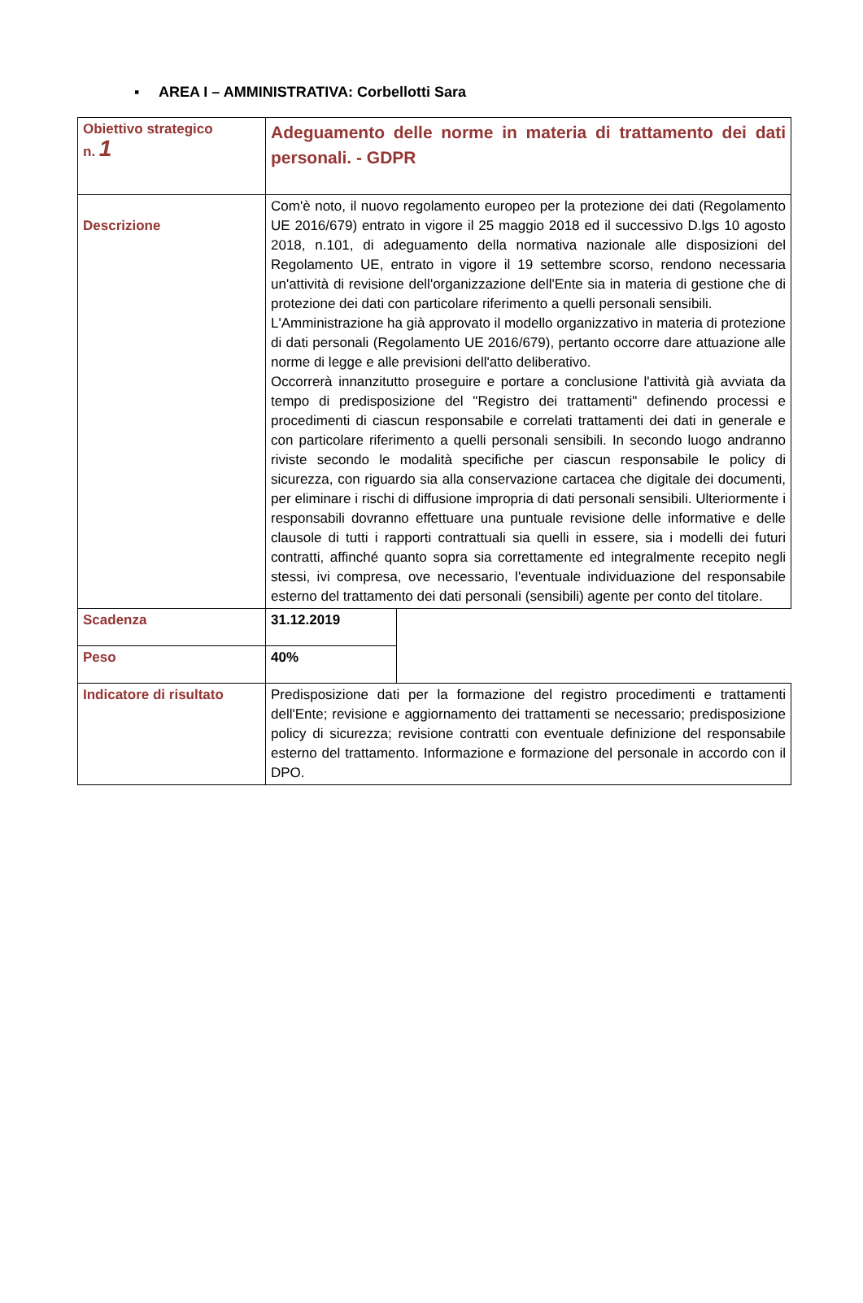▪ AREA I – AMMINISTRATIVA: Corbellotti Sara
| Obiettivo strategico n. 1 | Adeguamento delle norme in materia di trattamento dei dati personali. - GDPR | |
| Descrizione | Com'è noto, il nuovo regolamento europeo per la protezione dei dati (Regolamento UE 2016/679) entrato in vigore il 25 maggio 2018 ed il successivo D.lgs 10 agosto 2018, n.101, di adeguamento della normativa nazionale alle disposizioni del Regolamento UE, entrato in vigore il 19 settembre scorso, rendono necessaria un'attività di revisione dell'organizzazione dell'Ente sia in materia di gestione che di protezione dei dati con particolare riferimento a quelli personali sensibili. L'Amministrazione ha già approvato il modello organizzativo in materia di protezione di dati personali (Regolamento UE 2016/679), pertanto occorre dare attuazione alle norme di legge e alle previsioni dell'atto deliberativo. Occorrerà innanzitutto proseguire e portare a conclusione l'attività già avviata da tempo di predisposizione del "Registro dei trattamenti" definendo processi e procedimenti di ciascun responsabile e correlati trattamenti dei dati in generale e con particolare riferimento a quelli personali sensibili. In secondo luogo andranno riviste secondo le modalità specifiche per ciascun responsabile le policy di sicurezza, con riguardo sia alla conservazione cartacea che digitale dei documenti, per eliminare i rischi di diffusione impropria di dati personali sensibili. Ulteriormente i responsabili dovranno effettuare una puntuale revisione delle informative e delle clausole di tutti i rapporti contrattuali sia quelli in essere, sia i modelli dei futuri contratti, affinché quanto sopra sia correttamente ed integralmente recepito negli stessi, ivi compresa, ove necessario, l'eventuale individuazione del responsabile esterno del trattamento dei dati personali (sensibili) agente per conto del titolare. | |
| Scadenza | 31.12.2019 | |
| Peso | 40% | |
| Indicatore di risultato | Predisposizione dati per la formazione del registro procedimenti e trattamenti dell'Ente; revisione e aggiornamento dei trattamenti se necessario; predisposizione policy di sicurezza; revisione contratti con eventuale definizione del responsabile esterno del trattamento. Informazione e formazione del personale in accordo con il DPO. | |